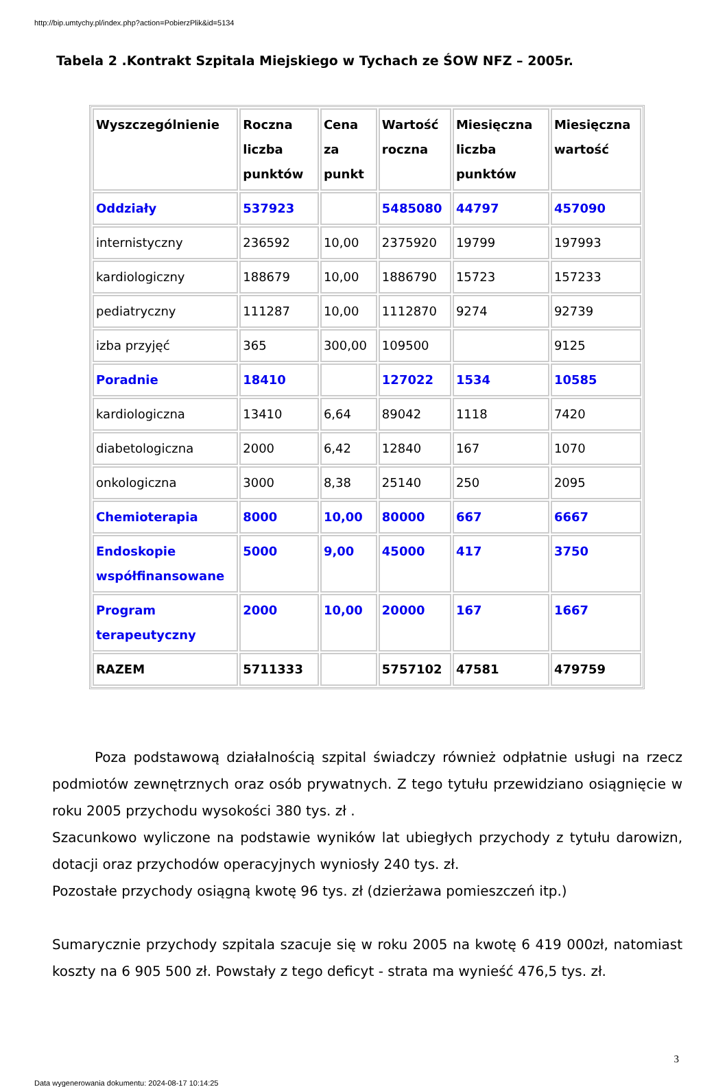http://bip.umtychy.pl/index.php?action=PobierzPlik&id=5134
Tabela 2 .Kontrakt Szpitala Miejskiego w Tychach ze ŚOW NFZ – 2005r.
| Wyszczególnienie | Roczna liczba punktów | Cena za punkt | Wartość roczna | Miesięczna liczba punktów | Miesięczna wartość |
| --- | --- | --- | --- | --- | --- |
| Oddziały | 537923 | | 5485080 | 44797 | 457090 |
| internistyczny | 236592 | 10,00 | 2375920 | 19799 | 197993 |
| kardiologiczny | 188679 | 10,00 | 1886790 | 15723 | 157233 |
| pediatryczny | 111287 | 10,00 | 1112870 | 9274 | 92739 |
| izba przyjęć | 365 | 300,00 | 109500 | | 9125 |
| Poradnie | 18410 | | 127022 | 1534 | 10585 |
| kardiologiczna | 13410 | 6,64 | 89042 | 1118 | 7420 |
| diabetologiczna | 2000 | 6,42 | 12840 | 167 | 1070 |
| onkologiczna | 3000 | 8,38 | 25140 | 250 | 2095 |
| Chemioterapia | 8000 | 10,00 | 80000 | 667 | 6667 |
| Endoskopie współfinansowane | 5000 | 9,00 | 45000 | 417 | 3750 |
| Program terapeutyczny | 2000 | 10,00 | 20000 | 167 | 1667 |
| RAZEM | 5711333 | | 5757102 | 47581 | 479759 |
Poza podstawową działalnością szpital świadczy również odpłatnie usługi na rzecz podmiotów zewnętrznych oraz osób prywatnych. Z tego tytułu przewidziano osiągnięcie w roku 2005 przychodu wysokości 380 tys. zł .
Szacunkowo wyliczone na podstawie wyników lat ubiegłych przychody z tytułu darowizn, dotacji oraz przychodów operacyjnych wyniosły 240 tys. zł.
Pozostałe przychody osiągną kwotę 96 tys. zł (dzierżawa pomieszczeń itp.)
Sumarycznie przychody szpitala szacuje się w roku 2005 na kwotę 6 419 000zł, natomiast koszty na 6 905 500 zł. Powstały z tego deficyt - strata ma wynieść 476,5 tys. zł.
3
Data wygenerowania dokumentu: 2024-08-17 10:14:25